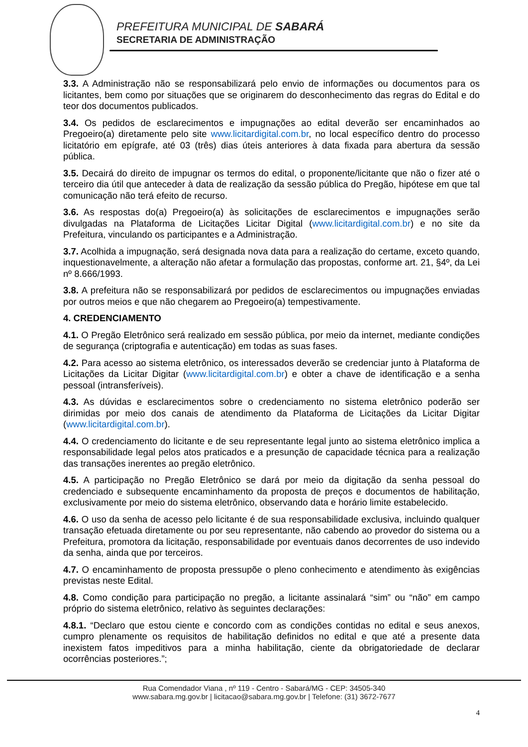PREFEITURA MUNICIPAL DE SABARÁ
SECRETARIA DE ADMINISTRAÇÃO
3.3. A Administração não se responsabilizará pelo envio de informações ou documentos para os licitantes, bem como por situações que se originarem do desconhecimento das regras do Edital e do teor dos documentos publicados.
3.4. Os pedidos de esclarecimentos e impugnações ao edital deverão ser encaminhados ao Pregoeiro(a) diretamente pelo site www.licitardigital.com.br, no local específico dentro do processo licitatório em epígrafe, até 03 (três) dias úteis anteriores à data fixada para abertura da sessão pública.
3.5. Decairá do direito de impugnar os termos do edital, o proponente/licitante que não o fizer até o terceiro dia útil que anteceder à data de realização da sessão pública do Pregão, hipótese em que tal comunicação não terá efeito de recurso.
3.6. As respostas do(a) Pregoeiro(a) às solicitações de esclarecimentos e impugnações serão divulgadas na Plataforma de Licitações Licitar Digital (www.licitardigital.com.br) e no site da Prefeitura, vinculando os participantes e a Administração.
3.7. Acolhida a impugnação, será designada nova data para a realização do certame, exceto quando, inquestionavelmente, a alteração não afetar a formulação das propostas, conforme art. 21, §4º, da Lei nº 8.666/1993.
3.8. A prefeitura não se responsabilizará por pedidos de esclarecimentos ou impugnações enviadas por outros meios e que não chegarem ao Pregoeiro(a) tempestivamente.
4. CREDENCIAMENTO
4.1. O Pregão Eletrônico será realizado em sessão pública, por meio da internet, mediante condições de segurança (criptografia e autenticação) em todas as suas fases.
4.2. Para acesso ao sistema eletrônico, os interessados deverão se credenciar junto à Plataforma de Licitações da Licitar Digitar (www.licitardigital.com.br) e obter a chave de identificação e a senha pessoal (intransferíveis).
4.3. As dúvidas e esclarecimentos sobre o credenciamento no sistema eletrônico poderão ser dirimidas por meio dos canais de atendimento da Plataforma de Licitações da Licitar Digitar (www.licitardigital.com.br).
4.4. O credenciamento do licitante e de seu representante legal junto ao sistema eletrônico implica a responsabilidade legal pelos atos praticados e a presunção de capacidade técnica para a realização das transações inerentes ao pregão eletrônico.
4.5. A participação no Pregão Eletrônico se dará por meio da digitação da senha pessoal do credenciado e subsequente encaminhamento da proposta de preços e documentos de habilitação, exclusivamente por meio do sistema eletrônico, observando data e horário limite estabelecido.
4.6. O uso da senha de acesso pelo licitante é de sua responsabilidade exclusiva, incluindo qualquer transação efetuada diretamente ou por seu representante, não cabendo ao provedor do sistema ou a Prefeitura, promotora da licitação, responsabilidade por eventuais danos decorrentes de uso indevido da senha, ainda que por terceiros.
4.7. O encaminhamento de proposta pressupõe o pleno conhecimento e atendimento às exigências previstas neste Edital.
4.8. Como condição para participação no pregão, a licitante assinalará “sim” ou “não” em campo próprio do sistema eletrônico, relativo às seguintes declarações:
4.8.1. “Declaro que estou ciente e concordo com as condições contidas no edital e seus anexos, cumpro plenamente os requisitos de habilitação definidos no edital e que até a presente data inexistem fatos impeditivos para a minha habilitação, ciente da obrigatoriedade de declarar ocorrências posteriores.”;
Rua Comendador Viana , nº 119 - Centro - Sabará/MG - CEP: 34505-340
www.sabara.mg.gov.br | licitacao@sabara.mg.gov.br | Telefone: (31) 3672-7677
4